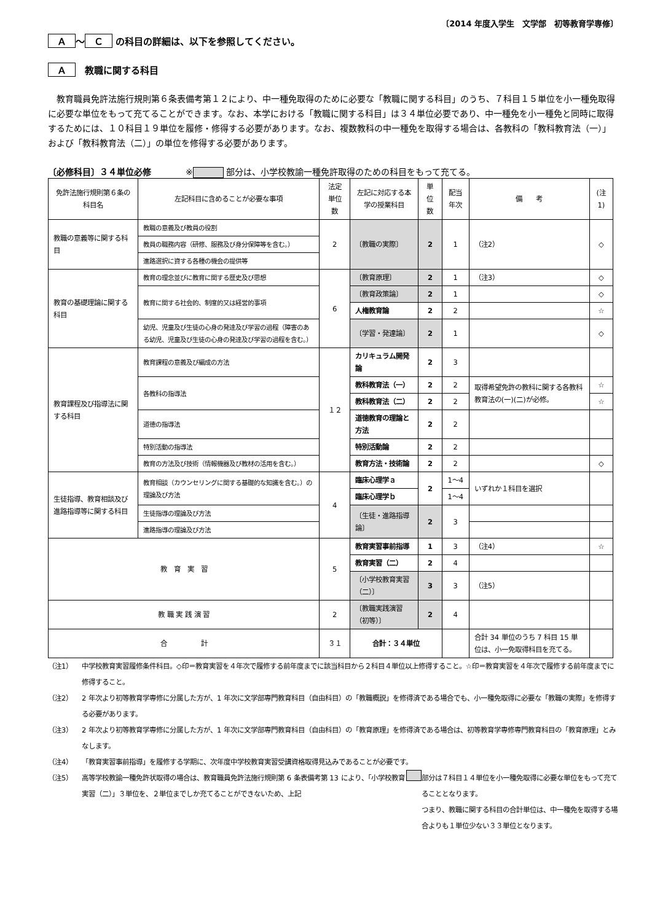〔2014 年度入学生　文学部　初等教育学専修〕
Ａ ～ Ｃ の科目の詳細は、以下を参照してください。
Ａ　教職に関する科目
教育職員免許法施行規則第６条表備考第１２により、中一種免取得のために必要な「教職に関する科目」のうち、７科目１５単位を小一種免取得に必要な単位をもって充てることができます。なお、本学における「教職に関する科目」は３４単位必要であり、中一種免を小一種免と同時に取得するためには、１０科目１９単位を履修・修得する必要があります。なお、複数教科の中一種免を取得する場合は、各教科の「教科教育法（一）」および「教科教育法（二）」の単位を修得する必要があります。
〔必修科目〕３４単位必修　　　　※ 部分は、小学校教諭一種免許取得のための科目をもって充てる。
| 免許法施行規則第６条の科目名 | 左記科目に含めることが必要な事項 | 法定単位数 | 左記に対応する本学の授業科目 | 単位数 | 配当年次 | 備 考 | (注1) |
| --- | --- | --- | --- | --- | --- | --- | --- |
| 教職の意義等に関する科目 | 教職の意義及び教員の役割 | 2 | 〔教職の実際〕 | 2 | 1 | （注2） | ◇ |
| | 教員の職務内容（研修、服務及び身分保障等を含む。） | | | | | | |
| | 進路選択に資する各種の機会の提供等 | | | | | | |
| 教育の基礎理論に関する科目 | 教育の理念並びに教育に関する歴史及び思想 | 6 | 〔教育原理〕 | 2 | 1 | （注3） | ◇ |
| | 教育に関する社会的、制度的又は経営的事項 | | 〔教育政策論〕 | 2 | 1 | | ◇ |
| | | | 人権教育論 | 2 | 2 | | ☆ |
| | 幼児、児童及び生徒の心身の発達及び学習の過程（障害のある幼児、児童及び生徒の心身の発達及び学習の過程を含む。） | | 〔学習・発達論〕 | 2 | 1 | | ◇ |
| 教育課程及び指導法に関する科目 | 教育課程の意義及び編成の方法 | １２ | カリキュラム開発論 | 2 | 3 | | |
| | 各教科の指導法 | | 教科教育法（一） | 2 | 2 | 取得希望免許の教科に関する各教科教育法の(一)(二)が必修。 | ☆ |
| | | | 教科教育法（二） | 2 | 2 | | ☆ |
| | 道徳の指導法 | | 道徳教育の理論と方法 | 2 | 2 | | |
| | 特別活動の指導法 | | 特別活動論 | 2 | 2 | | |
| | 教育の方法及び技術（情報機器及び教材の活用を含む。） | | 教育方法・技術論 | 2 | 2 | | ◇ |
| 生徒指導、教育相談及び進路指導等に関する科目 | 教育相談（カウンセリングに関する基礎的な知識を含む。）の理論及び方法 | 4 | 臨床心理学ａ | 2 | 1～4 | いずれか１科目を選択 | |
| | | | 臨床心理学ｂ | | 1～4 | | |
| | 生徒指導の理論及び方法 | | 〔生徒・進路指導論〕 | 2 | 3 | | |
| | 進路指導の理論及び方法 | | | | | | |
| 教 育 実 習 | | 5 | 教育実習事前指導 | 1 | 3 | （注4） | ☆ |
| | | | 教育実習（二） | 2 | 4 | | |
| | | | 〔小学校教育実習（二）〕 | 3 | 3 | （注5） | |
| 教 職 実 践 演 習 | | 2 | 〔教職実践演習（初等）〕 | 2 | 4 | | |
| 合 計 | | ３１ | 合計：３４単位 | | | 合計 34 単位のうち 7 科目 15 単位は、小一免取得科目を充てる。 | |
（注1） 中学校教育実習履修条件科目。◇印＝教育実習を４年次で履修する前年度までに該当科目から２科目４単位以上修得すること。☆印＝教育実習を４年次で履修する前年度までに修得すること。
（注2） 2 年次より初等教育学専修に分属した方が、1 年次に文学部専門教育科目（自由科目）の「教職概説」を修得済である場合でも、小一種免取得に必要な「教職の実際」を修得する必要があります。
（注3） 2 年次より初等教育学専修に分属した方が、1 年次に文学部専門教育科目（自由科目）の「教育原理」を修得済である場合は、初等教育学専修専門教育科目の「教育原理」とみなします。
（注4） 「教育実習事前指導」を履修する学期に、次年度中学校教育実習受講資格取得見込みであることが必要です。
（注5） 高等学校教諭一種免許状取得の場合は、教育職員免許法施行規則第 6 条表備考第 13 により、「小学校教育実習（二）」３単位を、２単位までしか充てることができないため、上記 部分は７科目１４単位を小一種免取得に必要な単位をもって充てることとなります。
つまり、教職に関する科目の合計単位は、中一種免を取得する場合よりも１単位少ない３３単位となります。